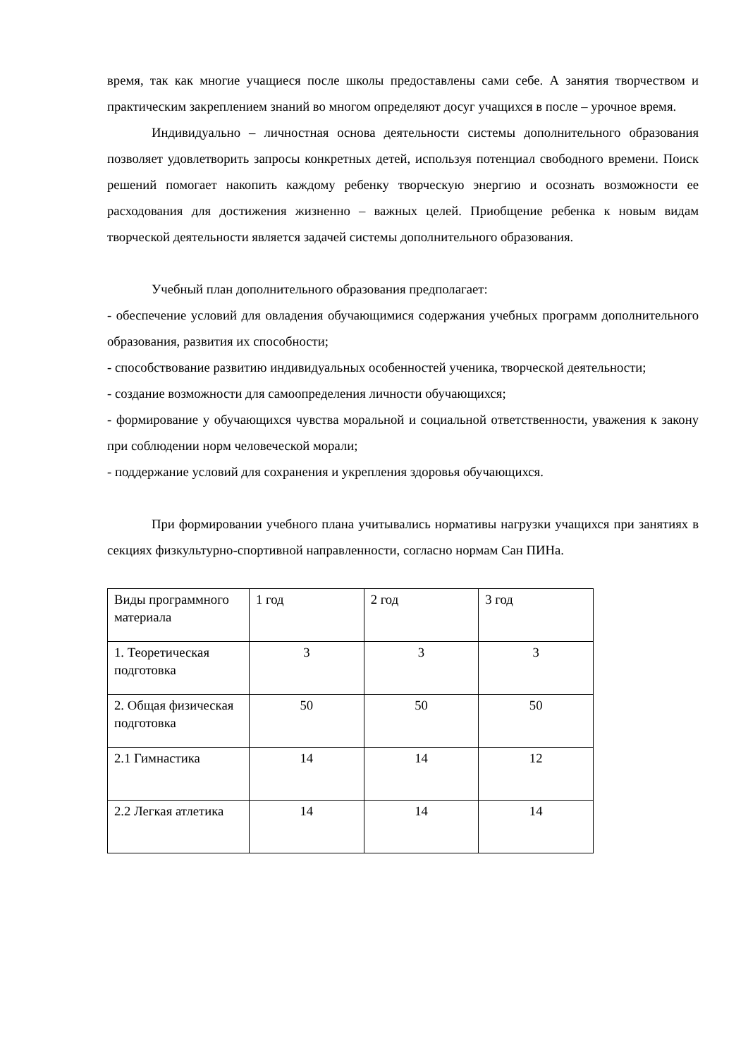время, так как многие учащиеся после школы предоставлены сами себе. А занятия творчеством и практическим закреплением знаний во многом определяют досуг учащихся в после – урочное время.
Индивидуально – личностная основа деятельности системы дополнительного образования позволяет удовлетворить запросы конкретных детей, используя потенциал свободного времени. Поиск решений помогает накопить каждому ребенку творческую энергию и осознать возможности ее расходования для достижения жизненно – важных целей. Приобщение ребенка к новым видам творческой деятельности является задачей системы дополнительного образования.
Учебный план дополнительного образования предполагает:
- обеспечение условий для овладения обучающимися содержания учебных программ дополнительного образования, развития их способности;
- способствование развитию индивидуальных особенностей ученика, творческой деятельности;
- создание возможности для самоопределения личности обучающихся;
- формирование у обучающихся чувства моральной и социальной ответственности, уважения к закону при соблюдении норм человеческой морали;
- поддержание условий для сохранения и укрепления здоровья обучающихся.
При формировании учебного плана учитывались нормативы нагрузки учащихся при занятиях в секциях физкультурно-спортивной направленности, согласно нормам Сан ПИНа.
| Виды программного материала | 1 год | 2 год | 3 год |
| 1. Теоретическая подготовка | 3 | 3 | 3 |
| 2. Общая физическая подготовка | 50 | 50 | 50 |
| 2.1 Гимнастика | 14 | 14 | 12 |
| 2.2 Легкая атлетика | 14 | 14 | 14 |